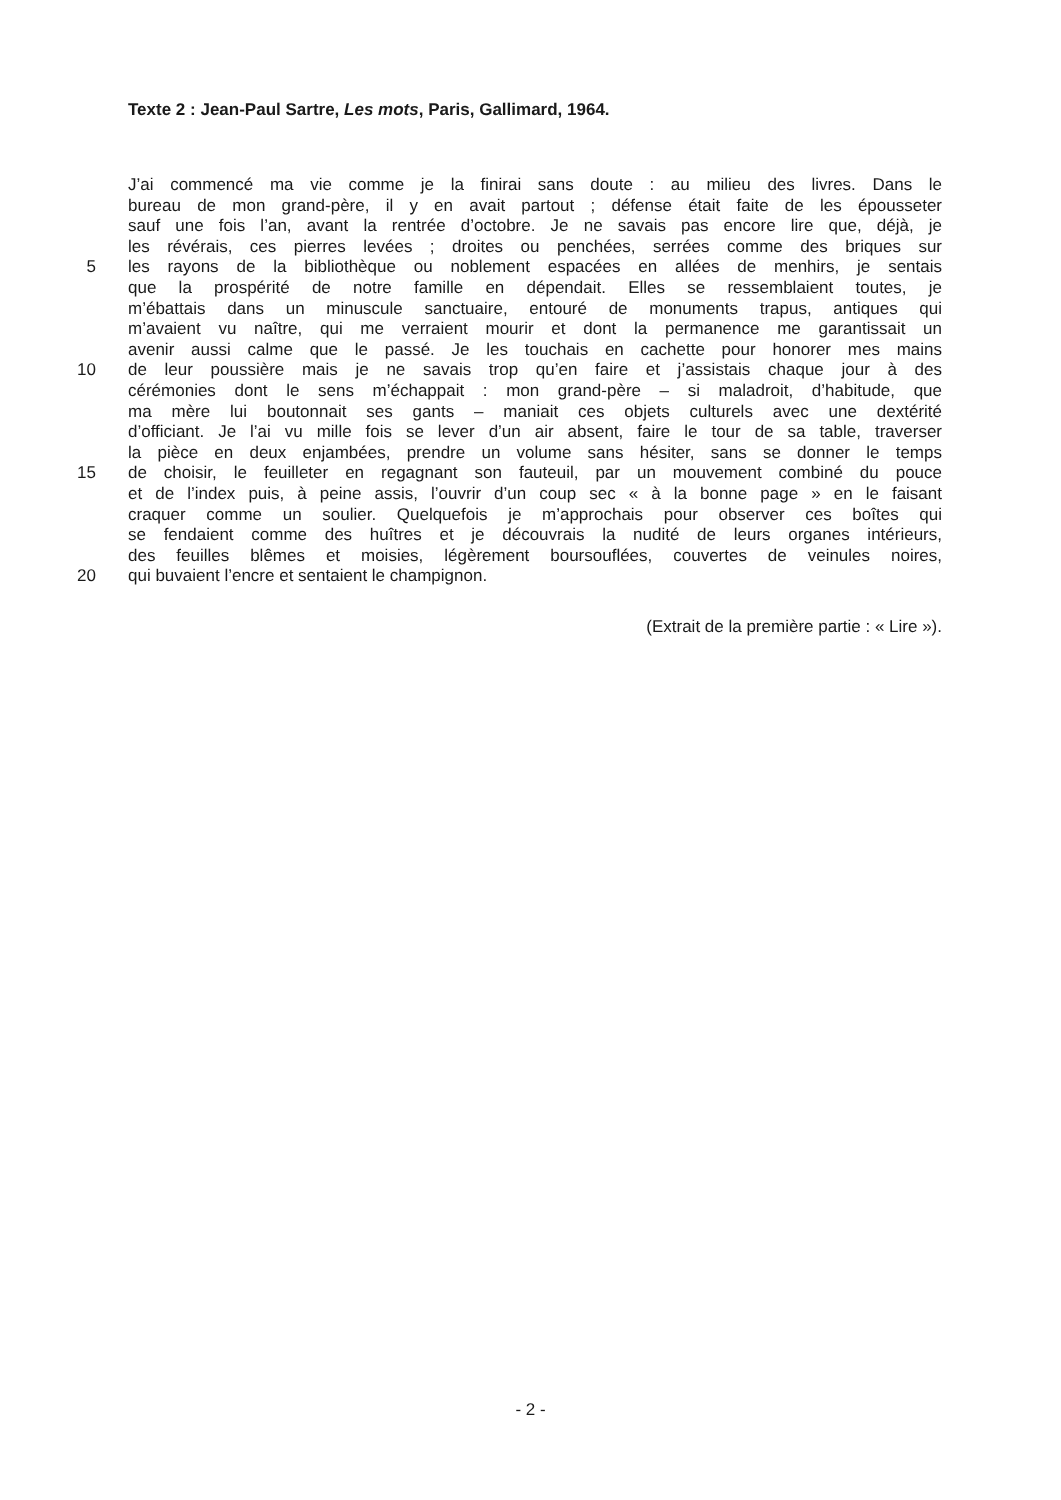Texte 2 : Jean-Paul Sartre, Les mots, Paris, Gallimard, 1964.
J’ai commencé ma vie comme je la finirai sans doute : au milieu des livres. Dans le
bureau de mon grand-père, il y en avait partout ; défense était faite de les épousseter
sauf une fois l’an, avant la rentrée d’octobre. Je ne savais pas encore lire que, déjà, je
les révérais, ces pierres levées ; droites ou penchées, serrées comme des briques sur
5 les rayons de la bibliothèque ou noblement espacées en allées de menhirs, je sentais
que la prospérité de notre famille en dépendait. Elles se ressemblaient toutes, je
m’ébattais dans un minuscule sanctuaire, entouré de monuments trapus, antiques qui
m’avaient vu naître, qui me verraient mourir et dont la permanence me garantissait un
avenir aussi calme que le passé. Je les touchais en cachette pour honorer mes mains
10 de leur poussière mais je ne savais trop qu’en faire et j’assistais chaque jour à des
cérémonies dont le sens m’échappait : mon grand-père – si maladroit, d’habitude, que
ma mère lui boutonnait ses gants – maniait ces objets culturels avec une dextérité
d’officiant. Je l’ai vu mille fois se lever d’un air absent, faire le tour de sa table, traverser
la pièce en deux enjambées, prendre un volume sans hésiter, sans se donner le temps
15 de choisir, le feuilleter en regagnant son fauteuil, par un mouvement combiné du pouce
et de l’index puis, à peine assis, l’ouvrir d’un coup sec « à la bonne page » en le faisant
craquer comme un soulier. Quelquefois je m’approchais pour observer ces boîtes qui
se fendaient comme des huîtres et je découvrais la nudité de leurs organes intérieurs,
des feuilles blêmes et moisies, légèrement boursouflées, couvertes de veinules noires,
20 qui buvaient l’encre et sentaient le champignon.
(Extrait de la première partie : « Lire »).
- 2 -